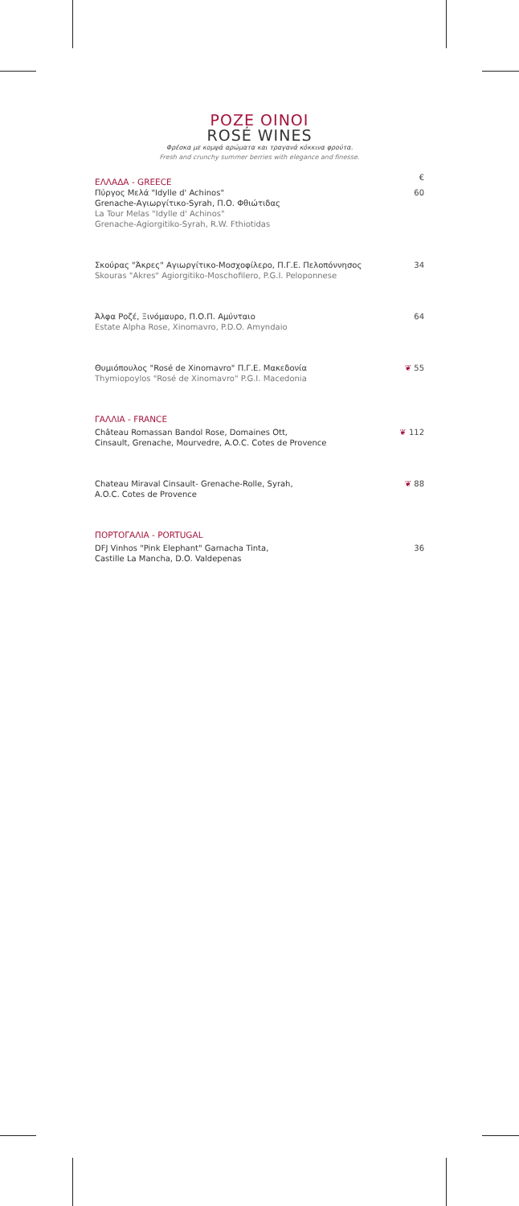ΡΟΖΕ ΟΙΝΟΙ
ROSÉ WINES
Φρέσκα με κομψά αρώματα και τραγανά κόκκινα φρούτα.
Fresh and crunchy summer berries with elegance and finesse.
ΕΛΛΑΔΑ - GREECE €
Πύργος Μελά "Idylle d' Achinos"
Grenache-Αγιωργίτικο-Syrah, Π.Ο. Φθιώτιδας
La Tour Melas "Idylle d' Achinos"
Grenache-Agiorgitiko-Syrah, R.W. Fthiotidas
60
Σκούρας "Άκρες" Αγιωργίτικο-Μοσχοφίλερο, Π.Γ.Ε. Πελοπόννησος
Skouras "Akres" Agiorgitiko-Moschofilero, P.G.I. Peloponnese
34
Άλφα Ροζέ, Ξινόμαυρο, Π.Ο.Π. Αμύνταιο
Estate Alpha Rose, Xinomavro, P.D.O. Amyndaio
64
Θυμιόπουλος "Rosé de Xinomavro" Π.Γ.Ε. Μακεδονία
Thymiopoylos "Rosé de Xinomavro" P.G.I. Macedonia
❦ 55
ΓΑΛΛΙΑ - FRANCE
Château Romassan Bandol Rose, Domaines Ott,
Cinsault, Grenache, Mourvedre, A.O.C. Cotes de Provence
❦ 112
Chateau Miraval Cinsault- Grenache-Rolle, Syrah,
A.O.C. Cotes de Provence
❦ 88
ΠΟΡΤΟΓΑΛΙΑ - PORTUGAL
DFJ Vinhos "Pink Elephant" Garnacha Tinta,
Castille La Mancha, D.O. Valdepenas
36